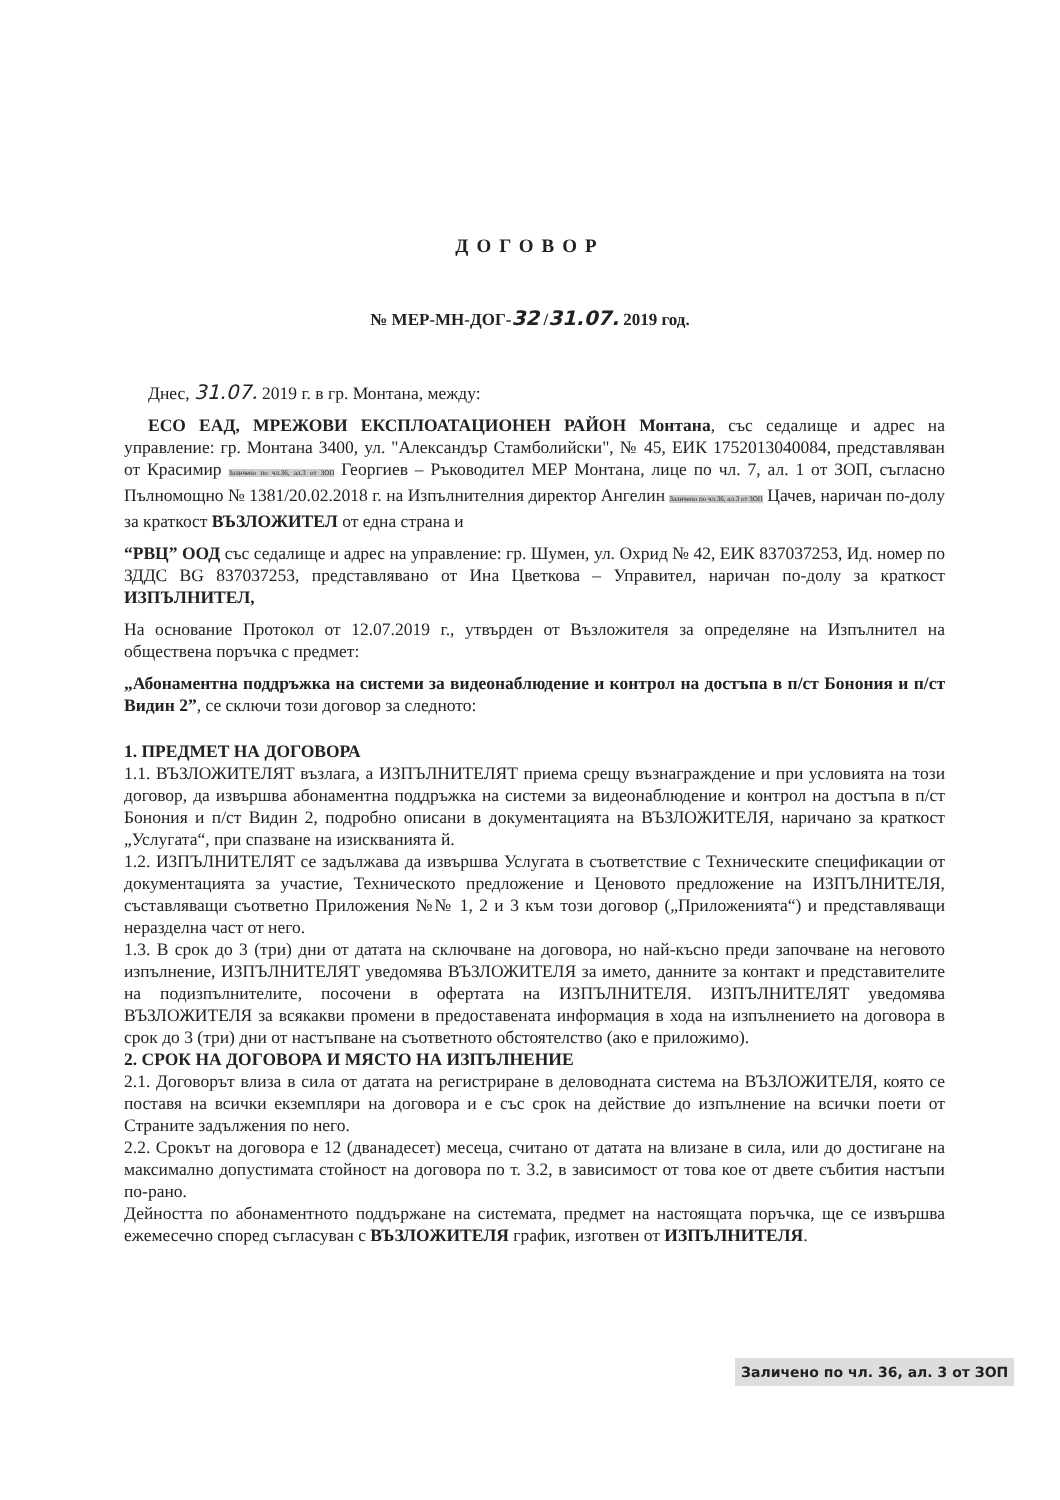ДОГОВОР
№ МЕР-МН-ДОГ-32 /31.07. 2019 год.
Днес, 31.07. 2019 г. в гр. Монтана, между:
ЕСО ЕАД, МРЕЖОВИ ЕКСПЛОАТАЦИОНЕН РАЙОН Монтана, със седалище и адрес на управление: гр. Монтана 3400, ул. "Александър Стамболийски", № 45, ЕИК 1752013040084, представляван от Красимир Заличено по чл.36, ал.3 от ЗОП Георгиев – Ръководител МЕР Монтана, лице по чл. 7, ал. 1 от ЗОП, съгласно Пълномощно № 1381/20.02.2018 г. на Изпълнителния директор Ангелин Заличено по чл.36, ал.3 от ЗОП Цачев, наричан по-долу за краткост ВЪЗЛОЖИТЕЛ от една страна и
“РВЦ” ООД със седалище и адрес на управление: гр. Шумен, ул. Охрид № 42, ЕИК 837037253, Ид. номер по ЗДДС BG 837037253, представлявано от Ина Цветкова – Управител, наричан по-долу за краткост ИЗПЪЛНИТЕЛ,
На основание Протокол от 12.07.2019 г., утвърден от Възложителя за определяне на Изпълнител на обществена поръчка с предмет:
„Абонаментна поддръжка на системи за видеонаблюдение и контрол на достъпа в п/ст Бонония и п/ст Видин 2”, се сключи този договор за следното:
1. ПРЕДМЕТ НА ДОГОВОРА
1.1. ВЪЗЛОЖИТЕЛЯТ възлага, а ИЗПЪЛНИТЕЛЯТ приема срещу възнаграждение и при условията на този договор, да извършва абонаментна поддръжка на системи за видеонаблюдение и контрол на достъпа в п/ст Бонония и п/ст Видин 2, подробно описани в документацията на ВЪЗЛОЖИТЕЛЯ, наричано за краткост „Услугата“, при спазване на изискванията й.
1.2. ИЗПЪЛНИТЕЛЯТ се задължава да извършва Услугата в съответствие с Техническите спецификации от документацията за участие, Техническото предложение и Ценовото предложение на ИЗПЪЛНИТЕЛЯ, съставляващи съответно Приложения №№ 1, 2 и 3 към този договор („Приложенията“) и представляващи неразделна част от него.
1.3. В срок до 3 (три) дни от датата на сключване на договора, но най-късно преди започване на неговото изпълнение, ИЗПЪЛНИТЕЛЯТ уведомява ВЪЗЛОЖИТЕЛЯ за името, данните за контакт и представителите на подизпълнителите, посочени в офертата на ИЗПЪЛНИТЕЛЯ. ИЗПЪЛНИТЕЛЯТ уведомява ВЪЗЛОЖИТЕЛЯ за всякакви промени в предоставената информация в хода на изпълнението на договора в срок до 3 (три) дни от настъпване на съответното обстоятелство (ако е приложимо).
2. СРОК НА ДОГОВОРА И МЯСТО НА ИЗПЪЛНЕНИЕ
2.1. Договорът влиза в сила от датата на регистриране в деловодната система на ВЪЗЛОЖИТЕЛЯ, която се поставя на всички екземпляри на договора и е със срок на действие до изпълнение на всички поети от Страните задължения по него.
2.2. Срокът на договора е 12 (дванадесет) месеца, считано от датата на влизане в сила, или до достигане на максимално допустимата стойност на договора по т. 3.2, в зависимост от това кое от двете събития настъпи по-рано.
Дейността по абонаментното поддържане на системата, предмет на настоящата поръчка, ще се извършва ежемесечно според съгласуван с ВЪЗЛОЖИТЕЛЯ график, изготвен от ИЗПЪЛНИТЕЛЯ.
Заличено по чл. 36, ал. 3 от ЗОП